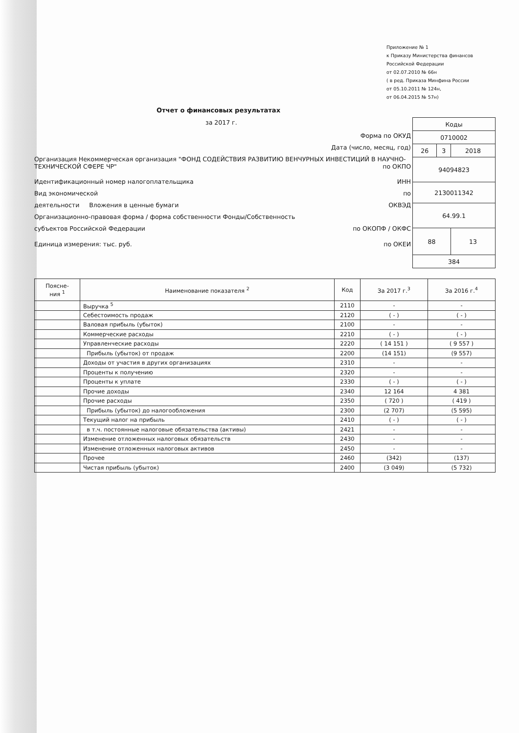Приложение № 1
к Приказу Министерства финансов
Российской Федерации
от 02.07.2010 № 66н
( в ред. Приказа Минфина России
от 05.10.2011 № 124н,
от 06.04.2015 № 57н)
Отчет о финансовых результатах
за 2017 г.
| Коды | | |
| 0710002 | | |
| 26 | 3 | 2018 |
| 94094823 | | |
| 2130011342 | | |
| 64.99.1 | | |
| 88 | | 13 |
| 384 | | |
Форма по ОКУД
Дата (число, месяц, год)
Организация Некоммерческая организация "ФОНД СОДЕЙСТВИЯ РАЗВИТИЮ ВЕНЧУРНЫХ ИНВЕСТИЦИЙ В НАУЧНО-ТЕХНИЧЕСКОЙ СФЕРЕ ЧР" по ОКПО
Идентификационный номер налогоплательщика ИНН
Вид экономической по
деятельности Вложения в ценные бумаги ОКВЭД
Организационно-правовая форма / форма собственности Фонды/Собственность
субъектов Российской Федерации по ОКОПФ / ОКФС
Единица измерения: тыс. руб. по ОКЕИ
| Поясне- ния <sup>1</sup> | Наименование показателя <sup>2</sup> | Код | За 2017 г.<sup>3</sup> | За 2016 г.<sup>4</sup> |
| --- | --- | --- | --- | --- |
| | Выручка <sup>5</sup> | 2110 | - | - |
| | Себестоимость продаж | 2120 | ( - ) | ( - ) |
| | Валовая прибыль (убыток) | 2100 | - | - |
| | Коммерческие расходы | 2210 | ( - ) | ( - ) |
| | Управленческие расходы | 2220 | ( 14 151 ) | ( 9 557 ) |
| | Прибыль (убыток) от продаж | 2200 | (14 151) | (9 557) |
| | Доходы от участия в других организациях | 2310 | - | - |
| | Проценты к получению | 2320 | - | - |
| | Проценты к уплате | 2330 | ( - ) | ( - ) |
| | Прочие доходы | 2340 | 12 164 | 4 381 |
| | Прочие расходы | 2350 | ( 720 ) | ( 419 ) |
| | Прибыль (убыток) до налогообложения | 2300 | (2 707) | (5 595) |
| | Текущий налог на прибыль | 2410 | ( - ) | ( - ) |
| | в т.ч. постоянные налоговые обязательства (активы) | 2421 | - | - |
| | Изменение отложенных налоговых обязательств | 2430 | - | - |
| | Изменение отложенных налоговых активов | 2450 | - | - |
| | Прочее | 2460 | (342) | (137) |
| | Чистая прибыль (убыток) | 2400 | (3 049) | (5 732) |